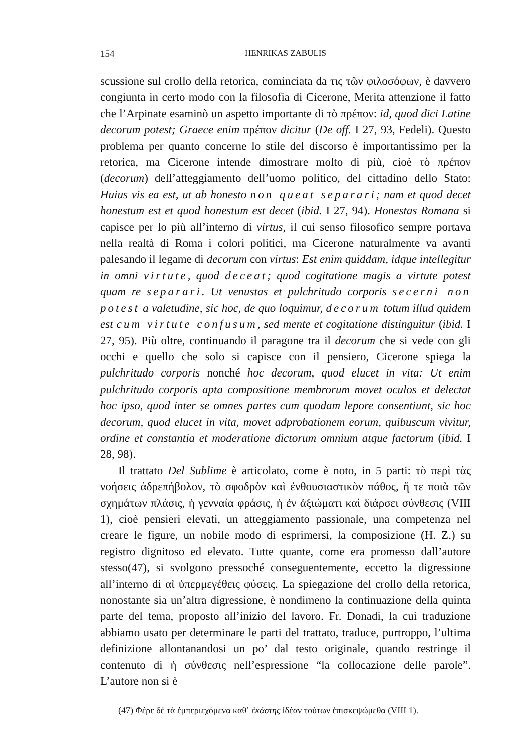154 HENRIKAS ZABULIS
scussione sul crollo della retorica, cominciata da τις τῶν φιλοσόφων, è davvero congiunta in certo modo con la filosofia di Cicerone, Merita attenzione il fatto che l’Arpinate esaminò un aspetto importante di τὸ πρέπον: id, quod dici Latine decorum potest; Graece enim πρέπον dicitur (De off. I 27, 93, Fedeli). Questo problema per quanto concerne lo stile del discorso è importantissimo per la retorica, ma Cicerone intende dimostrare molto di più, cioè τὸ πρέπον (decorum) dell’atteggiamento dell’uomo politico, del cittadino dello Stato: Huius vis ea est, ut ab honesto non queat separari; nam et quod decet honestum est et quod honestum est decet (ibid. I 27, 94). Honestas Romana si capisce per lo più all’interno di virtus, il cui senso filosofico sempre portava nella realtà di Roma i colori politici, ma Cicerone naturalmente va avanti palesando il legame di decorum con virtus: Est enim quiddam, idque intellegitur in omni virtute, quod deceat; quod cogitatione magis a virtute potest quam re separari. Ut venustas et pulchritudo corporis secerni non potest a valetudine, sic hoc, de quo loquimur, decorum totum illud quidem est cum virtute confusum, sed mente et cogitatione distinguitur (ibid. I 27, 95). Più oltre, continuando il paragone tra il decorum che si vede con gli occhi e quello che solo si capisce con il pensiero, Cicerone spiega la pulchritudo corporis nonché hoc decorum, quod elucet in vita: Ut enim pulchritudo corporis apta compositione membrorum movet oculos et delectat hoc ipso, quod inter se omnes partes cum quodam lepore consentiunt, sic hoc decorum, quod elucet in vita, movet adprobationem eorum, quibuscum vivitur, ordine et constantia et moderatione dictorum omnium atque factorum (ibid. I 28, 98).
Il trattato Del Sublime è articolato, come è noto, in 5 parti: τὸ περὶ τὰς νοήσεις ἁδρεπήβολον, τὸ σφοδρὸν καὶ ἐνθουσιαστικὸν πάθος, ἥ τε ποιὰ τῶν σχημάτων πλάσις, ἡ γενναία φράσις, ἡ ἐν ἀξιώματι καὶ διάρσει σύνθεσις (VIII 1), cioè pensieri elevati, un atteggiamento passionale, una competenza nel creare le figure, un nobile modo di esprimersi, la composizione (H. Z.) su registro dignitoso ed elevato. Tutte quante, come era promesso dall’autore stesso(47), si svolgono pressoché conseguentemente, eccetto la digressione all’interno di αἱ ὑπερμεγέθεις φύσεις. La spiegazione del crollo della retorica, nonostante sia un’altra digressione, è nondimeno la continuazione della quinta parte del tema, proposto all’inizio del lavoro. Fr. Donadi, la cui traduzione abbiamo usato per determinare le parti del trattato, traduce, purtroppo, l’ultima definizione allontanandosi un po’ dal testo originale, quando restringe il contenuto di ἡ σύνθεσις nell’espressione “la collocazione delle parole”. L’autore non si è
(47) Φέρε δέ τὰ ἐμπεριεχόμενα καθ᾽ ἑκάστης ἰδέαν τούτων ἐπισκεψώμεθα (VIII 1).